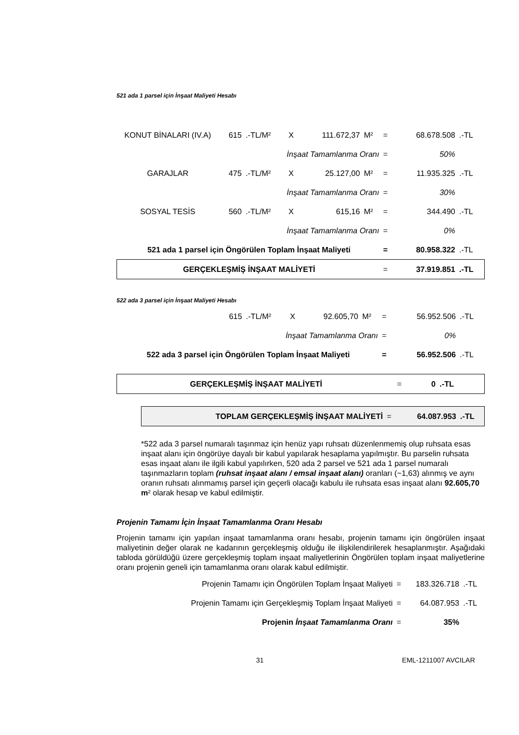521 ada 1 parsel için İnşaat Maliyeti Hesabı
| KONUT BİNALARI (IV.A) | 615 | .-TL/M² | X | 111.672,37 | M² | = | 68.678.508 | .-TL |
| İnşaat Tamamlanma Oranı | | | | | | = | 50% | |
| GARAJLAR | 475 | .-TL/M² | X | 25.127,00 | M² | = | 11.935.325 | .-TL |
| İnşaat Tamamlanma Oranı | | | | | | = | 30% | |
| SOSYAL TESİS | 560 | .-TL/M² | X | 615,16 | M² | = | 344.490 | .-TL |
| İnşaat Tamamlanma Oranı | | | | | | = | 0% | |
| 521 ada 1 parsel için Öngörülen Toplam İnşaat Maliyeti | | | | | | = | 80.958.322 | .-TL |
| GERÇEKLEŞMİŞ İNŞAAT MALİYETİ | | | | | | = | 37.919.851 | .-TL |
522 ada 3 parsel için İnşaat Maliyeti Hesabı
| | 615 | .-TL/M² | X | 92.605,70 | M² | = | 56.952.506 | .-TL |
| İnşaat Tamamlanma Oranı | | | | | | = | 0% | |
| 522 ada 3 parsel için Öngörülen Toplam İnşaat Maliyeti | | | | | | = | 56.952.506 | .-TL |
| GERÇEKLEŞMİŞ İNŞAAT MALİYETİ | = | 0 | .-TL |
| TOPLAM GERÇEKLEŞMİŞ İNŞAAT MALİYETİ | = | 64.087.953 | .-TL |
*522 ada 3 parsel numaralı taşınmaz için henüz yapı ruhsatı düzenlenmemiş olup ruhsata esas inşaat alanı için öngörüye dayalı bir kabul yapılarak hesaplama yapılmıştır. Bu parselin ruhsata esas inşaat alanı ile ilgili kabul yapılırken, 520 ada 2 parsel ve 521 ada 1 parsel numaralı taşınmazların toplam (ruhsat inşaat alanı / emsal inşaat alanı) oranları (~1,63) alınmış ve aynı oranın ruhsatı alınmamış parsel için geçerli olacağı kabulu ile ruhsata esas inşaat alanı 92.605,70 m² olarak hesap ve kabul edilmiştir.
Projenin Tamamı İçin İnşaat Tamamlanma Oranı Hesabı
Projenin tamamı için yapılan inşaat tamamlanma oranı hesabı, projenin tamamı için öngörülen inşaat maliyetinin değer olarak ne kadarının gerçekleşmiş olduğu ile ilişkilendirilerek hesaplanmıştır. Aşağıdaki tabloda görüldüğü üzere gerçekleşmiş toplam inşaat maliyetlerinin Öngörülen toplam inşaat maliyetlerine oranı projenin geneli için tamamlanma oranı olarak kabul edilmiştir.
| Projenin Tamamı için Öngörülen Toplam İnşaat Maliyeti | = | 183.326.718 | .-TL |
| Projenin Tamamı için Gerçekleşmiş Toplam İnşaat Maliyeti | = | 64.087.953 | .-TL |
| Projenin İnşaat Tamamlanma Oranı | = | 35% | |
31 EML-1211007 AVCILAR